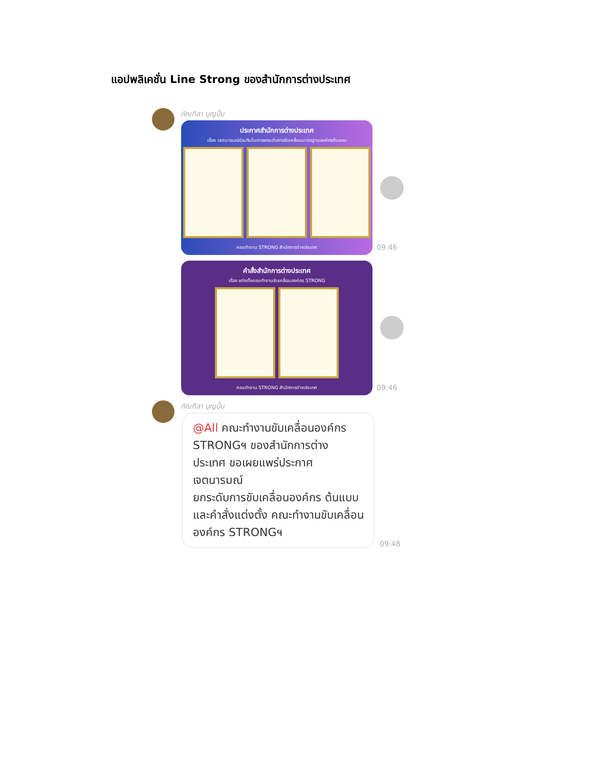แอปพลิเคชั่น Line Strong ของสำนักการต่างประเทศ
ภัณฑิลา บุญปั๋น
ประกาศสำนักการต่างประเทศ
เรื่อง เจตนารมณ์ร่วมกันในการยกระดับการขับเคลื่อนมาตรฐานองค์กรต้นแบบ
คณะทำงาน STRONG สำนักการต่างประเทศ
09:46
คำสั่งสำนักการต่างประเทศ
เรื่อง แต่งตั้งคณะทำงานขับเคลื่อนองค์กร STRONG
คณะทำงาน STRONG สำนักการต่างประเทศ
09:46
ภัณฑิลา บุญปั๋น
@All คณะทำงานขับเคลื่อนองค์กร STRONGฯ ของสำนักการต่าง ประเทศ ขอเผยแพร่ประกาศ เจตนารมณ์
ยกระดับการขับเคลื่อนองค์กร ต้นแบบ และคำสั่งแต่งตั้ง คณะทำงานขับเคลื่อนองค์กร STRONGฯ
09:48